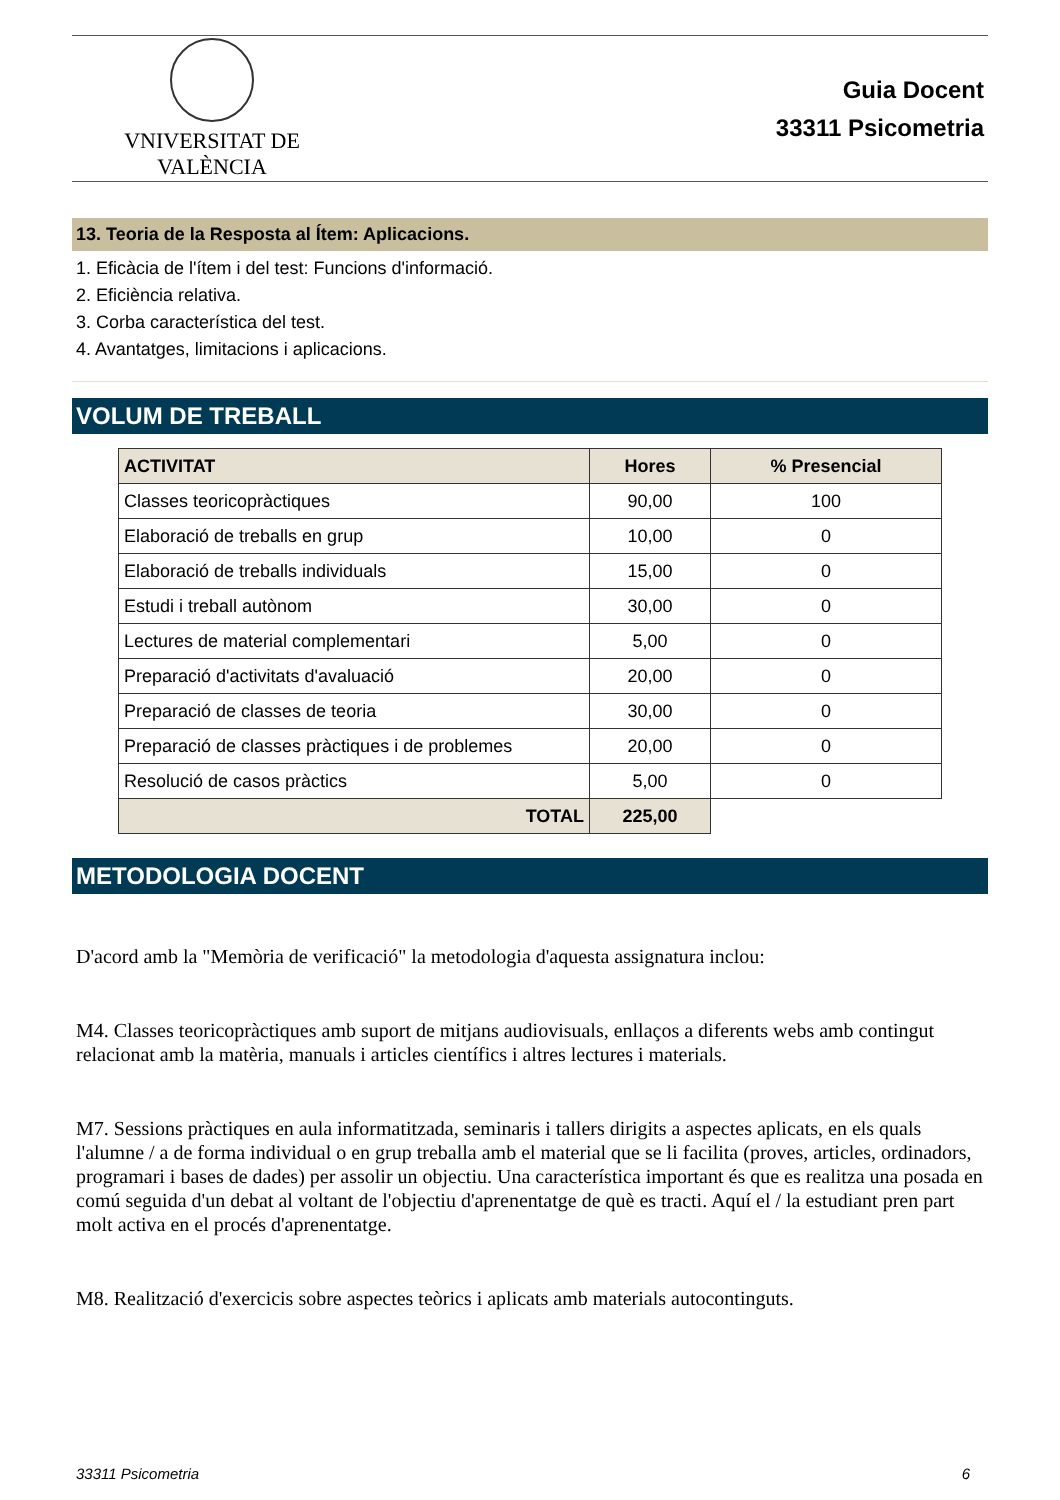VNIVERSITAT DE VALÈNCIA
Guia Docent
33311 Psicometria
13. Teoria de la Resposta al Ítem: Aplicacions.
1. Eficàcia de l'ítem i del test: Funcions d'informació.
2. Eficiència relativa.
3. Corba característica del test.
4. Avantatges, limitacions i aplicacions.
VOLUM DE TREBALL
| ACTIVITAT | Hores | % Presencial |
| --- | --- | --- |
| Classes teoricopràctiques | 90,00 | 100 |
| Elaboració de treballs en grup | 10,00 | 0 |
| Elaboració de treballs individuals | 15,00 | 0 |
| Estudi i treball autònom | 30,00 | 0 |
| Lectures de material complementari | 5,00 | 0 |
| Preparació d'activitats d'avaluació | 20,00 | 0 |
| Preparació de classes de teoria | 30,00 | 0 |
| Preparació de classes pràctiques i de problemes | 20,00 | 0 |
| Resolució de casos pràctics | 5,00 | 0 |
| TOTAL | 225,00 | |
METODOLOGIA DOCENT
D'acord amb la "Memòria de verificació" la metodologia d'aquesta assignatura inclou:
M4. Classes teoricopràctiques amb suport de mitjans audiovisuals, enllaços a diferents webs amb contingut relacionat amb la matèria, manuals i articles científics i altres lectures i materials.
M7. Sessions pràctiques en aula informatitzada, seminaris i tallers dirigits a aspectes aplicats, en els quals l'alumne / a de forma individual o en grup treballa amb el material que se li facilita (proves, articles, ordinadors, programari i bases de dades) per assolir un objectiu. Una característica important és que es realitza una posada en comú seguida d'un debat al voltant de l'objectiu d'aprenentatge de què es tracti. Aquí el / la estudiant pren part molt activa en el procés d'aprenentatge.
M8. Realització d'exercicis sobre aspectes teòrics i aplicats amb materials autocontinguts.
33311 Psicometria 6